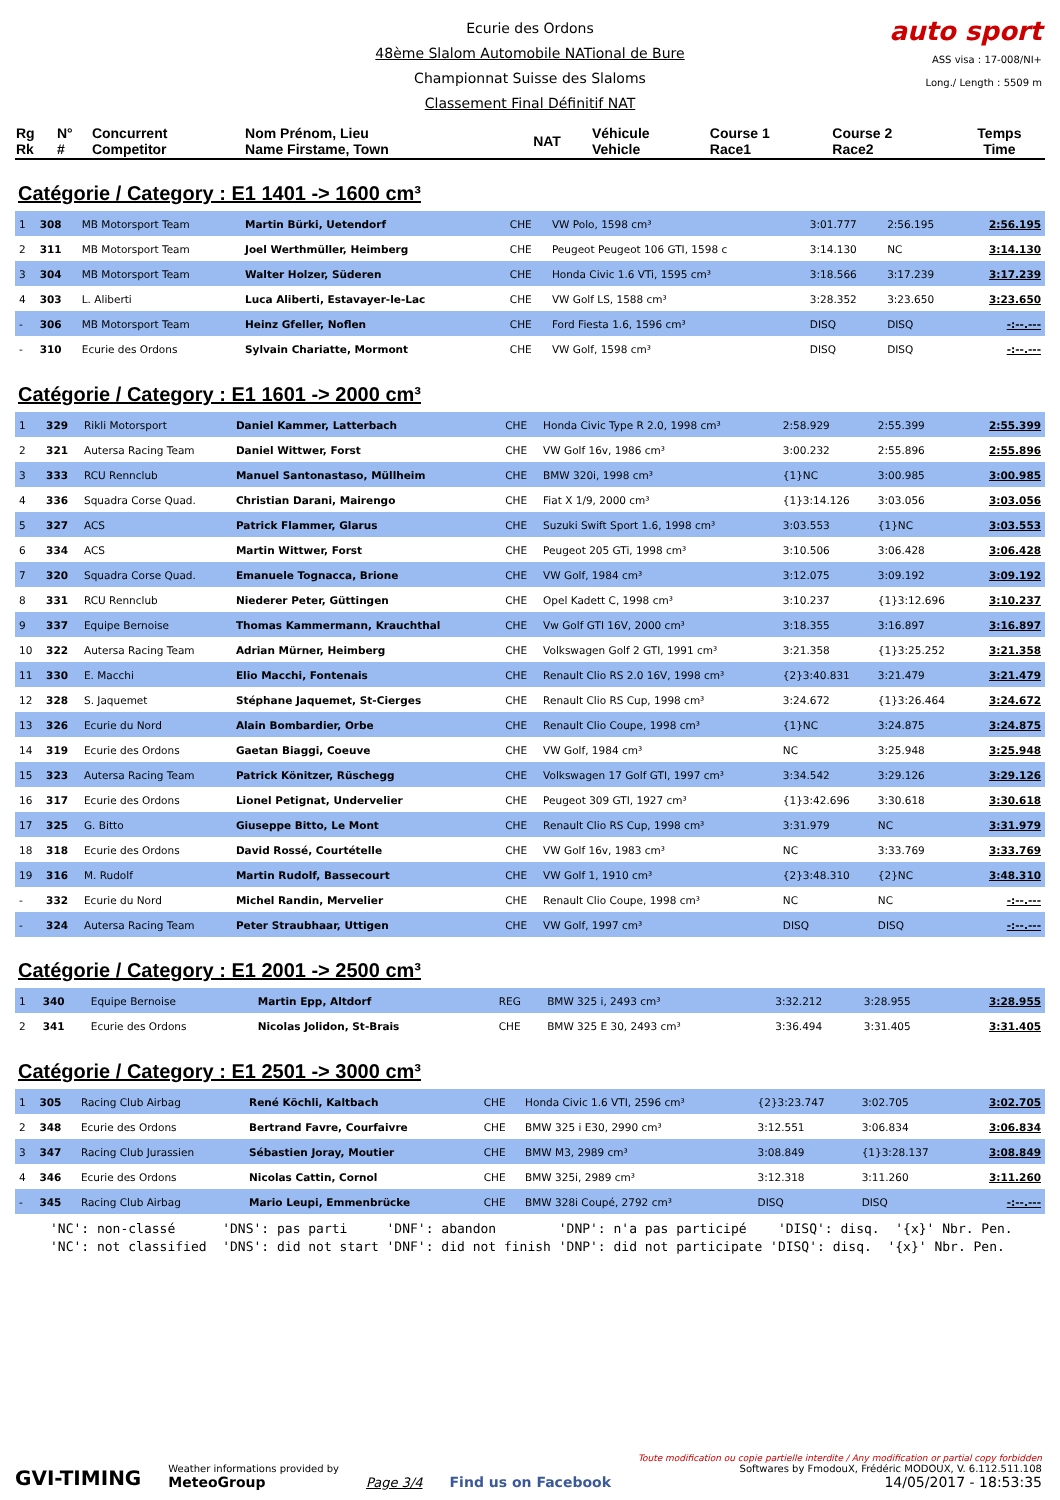Ecurie des Ordons
48ème Slalom Automobile NATional de Bure
Championnat Suisse des Slaloms
Classement Final Définitif NAT
auto sport
ASS visa : 17-008/NI+
Long./ Length : 5509 m
| Rg Rk | N° # | Concurrent Competitor | Nom Prénom, Lieu Name Firstame, Town | NAT | Véhicule Vehicle | Course 1 Race1 | Course 2 Race2 | Temps Time |
Catégorie / Category : E1 1401 -> 1600 cm³
| 1 | 308 | MB Motorsport Team | Martin Bürki, Uetendorf | CHE | VW Polo, 1598 cm³ | 3:01.777 | 2:56.195 | 2:56.195 |
| 2 | 311 | MB Motorsport Team | Joel Werthmüller, Heimberg | CHE | Peugeot Peugeot 106 GTI, 1598 c | 3:14.130 | NC | 3:14.130 |
| 3 | 304 | MB Motorsport Team | Walter Holzer, Süderen | CHE | Honda Civic 1.6 VTi, 1595 cm³ | 3:18.566 | 3:17.239 | 3:17.239 |
| 4 | 303 | L. Aliberti | Luca Aliberti, Estavayer-le-Lac | CHE | VW Golf LS, 1588 cm³ | 3:28.352 | 3:23.650 | 3:23.650 |
| - | 306 | MB Motorsport Team | Heinz Gfeller, Noflen | CHE | Ford Fiesta 1.6, 1596 cm³ | DISQ | DISQ | -:--.--- |
| - | 310 | Ecurie des Ordons | Sylvain Chariatte, Mormont | CHE | VW Golf, 1598 cm³ | DISQ | DISQ | -:--.--- |
Catégorie / Category : E1 1601 -> 2000 cm³
| 1 | 329 | Rikli Motorsport | Daniel Kammer, Latterbach | CHE | Honda Civic Type R 2.0, 1998 cm³ | 2:58.929 | 2:55.399 | 2:55.399 |
| 2 | 321 | Autersa Racing Team | Daniel Wittwer, Forst | CHE | VW Golf 16v, 1986 cm³ | 3:00.232 | 2:55.896 | 2:55.896 |
| 3 | 333 | RCU Rennclub | Manuel Santonastaso, Müllheim | CHE | BMW 320i, 1998 cm³ | {1}NC | 3:00.985 | 3:00.985 |
| 4 | 336 | Squadra Corse Quad. | Christian Darani, Mairengo | CHE | Fiat X 1/9, 2000 cm³ | {1}3:14.126 | 3:03.056 | 3:03.056 |
| 5 | 327 | ACS | Patrick Flammer, Glarus | CHE | Suzuki Swift Sport 1.6, 1998 cm³ | 3:03.553 | {1}NC | 3:03.553 |
| 6 | 334 | ACS | Martin Wittwer, Forst | CHE | Peugeot 205 GTi, 1998 cm³ | 3:10.506 | 3:06.428 | 3:06.428 |
| 7 | 320 | Squadra Corse Quad. | Emanuele Tognacca, Brione | CHE | VW Golf, 1984 cm³ | 3:12.075 | 3:09.192 | 3:09.192 |
| 8 | 331 | RCU Rennclub | Niederer Peter, Güttingen | CHE | Opel Kadett C, 1998 cm³ | 3:10.237 | {1}3:12.696 | 3:10.237 |
| 9 | 337 | Equipe Bernoise | Thomas Kammermann, Krauchthal | CHE | Vw Golf GTI 16V, 2000 cm³ | 3:18.355 | 3:16.897 | 3:16.897 |
| 10 | 322 | Autersa Racing Team | Adrian Mürner, Heimberg | CHE | Volkswagen Golf 2 GTI, 1991 cm³ | 3:21.358 | {1}3:25.252 | 3:21.358 |
| 11 | 330 | E. Macchi | Elio Macchi, Fontenais | CHE | Renault Clio RS 2.0 16V, 1998 cm³ | {2}3:40.831 | 3:21.479 | 3:21.479 |
| 12 | 328 | S. Jaquemet | Stéphane Jaquemet, St-Cierges | CHE | Renault Clio RS Cup, 1998 cm³ | 3:24.672 | {1}3:26.464 | 3:24.672 |
| 13 | 326 | Ecurie du Nord | Alain Bombardier, Orbe | CHE | Renault Clio Coupe, 1998 cm³ | {1}NC | 3:24.875 | 3:24.875 |
| 14 | 319 | Ecurie des Ordons | Gaetan Biaggi, Coeuve | CHE | VW Golf, 1984 cm³ | NC | 3:25.948 | 3:25.948 |
| 15 | 323 | Autersa Racing Team | Patrick Könitzer, Rüschegg | CHE | Volkswagen 17 Golf GTI, 1997 cm³ | 3:34.542 | 3:29.126 | 3:29.126 |
| 16 | 317 | Ecurie des Ordons | Lionel Petignat, Undervelier | CHE | Peugeot 309 GTI, 1927 cm³ | {1}3:42.696 | 3:30.618 | 3:30.618 |
| 17 | 325 | G. Bitto | Giuseppe Bitto, Le Mont | CHE | Renault Clio RS Cup, 1998 cm³ | 3:31.979 | NC | 3:31.979 |
| 18 | 318 | Ecurie des Ordons | David Rossé, Courtételle | CHE | VW Golf 16v, 1983 cm³ | NC | 3:33.769 | 3:33.769 |
| 19 | 316 | M. Rudolf | Martin Rudolf, Bassecourt | CHE | VW Golf 1, 1910 cm³ | {2}3:48.310 | {2}NC | 3:48.310 |
| - | 332 | Ecurie du Nord | Michel Randin, Mervelier | CHE | Renault Clio Coupe, 1998 cm³ | NC | NC | -:--.--- |
| - | 324 | Autersa Racing Team | Peter Straubhaar, Uttigen | CHE | VW Golf, 1997 cm³ | DISQ | DISQ | -:--.--- |
Catégorie / Category : E1 2001 -> 2500 cm³
| 1 | 340 | Equipe Bernoise | Martin Epp, Altdorf | REG | BMW 325 i, 2493 cm³ | 3:32.212 | 3:28.955 | 3:28.955 |
| 2 | 341 | Ecurie des Ordons | Nicolas Jolidon, St-Brais | CHE | BMW 325 E 30, 2493 cm³ | 3:36.494 | 3:31.405 | 3:31.405 |
Catégorie / Category : E1 2501 -> 3000 cm³
| 1 | 305 | Racing Club Airbag | René Köchli, Kaltbach | CHE | Honda Civic 1.6 VTI, 2596 cm³ | {2}3:23.747 | 3:02.705 | 3:02.705 |
| 2 | 348 | Ecurie des Ordons | Bertrand Favre, Courfaivre | CHE | BMW 325 i E30, 2990 cm³ | 3:12.551 | 3:06.834 | 3:06.834 |
| 3 | 347 | Racing Club Jurassien | Sébastien Joray, Moutier | CHE | BMW M3, 2989 cm³ | 3:08.849 | {1}3:28.137 | 3:08.849 |
| 4 | 346 | Ecurie des Ordons | Nicolas Cattin, Cornol | CHE | BMW 325i, 2989 cm³ | 3:12.318 | 3:11.260 | 3:11.260 |
| - | 345 | Racing Club Airbag | Mario Leupi, Emmenbrücke | CHE | BMW 328i Coupé, 2792 cm³ | DISQ | DISQ | -:--.--- |
'NC': non-classé 'DNS': pas parti 'DNF': abandon 'DNP': n'a pas participé 'DISQ': disq. '{x}' Nbr. Pen. 'NC': not classified 'DNS': did not start 'DNF': did not finish 'DNP': did not participate 'DISQ': disq. '{x}' Nbr. Pen.
GVI-TIMING
Weather informations provided by
MeteoGroup
Page 3/4
Find us on Facebook
Toute modification ou copie partielle interdite / Any modification or partial copy forbidden
Softwares by FmodouX, Frédéric MODOUX, V. 6.112.511.108
14/05/2017 - 18:53:35